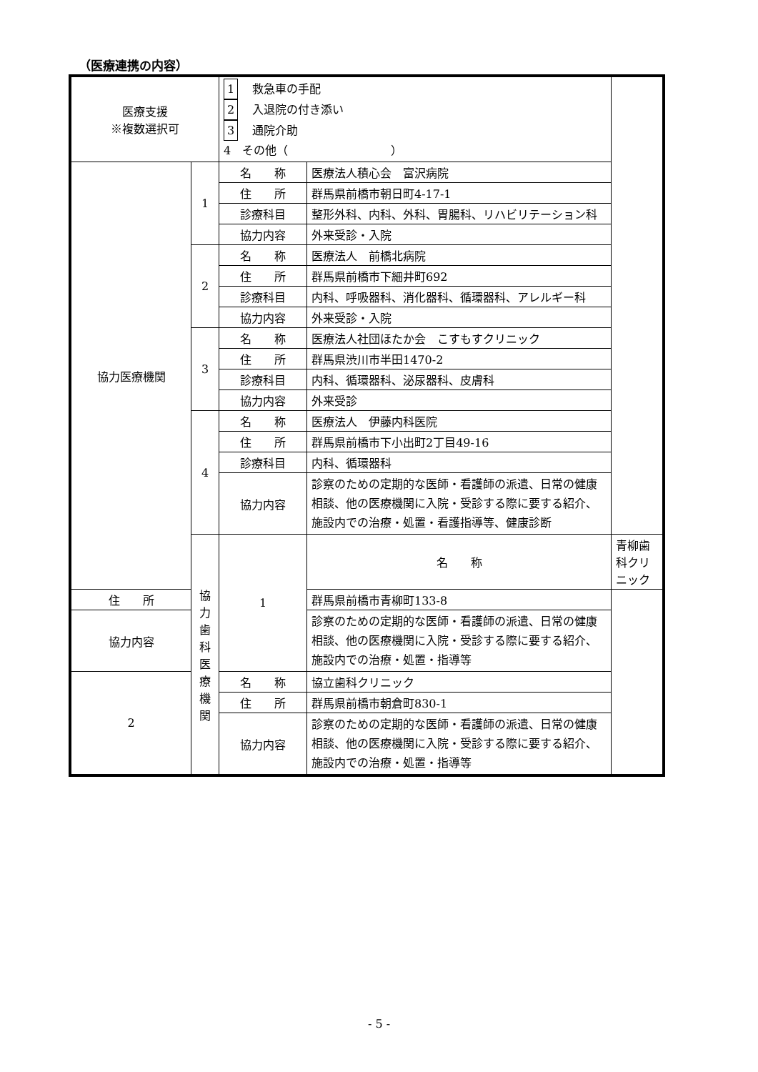（医療連携の内容）
| 医療支援 ※複数選択可 | | 1 救急車の手配 2 入退院の付き添い 3 通院介助 4 その他（ ） | | |
| 協力医療機関 | 1 | 名 称 | 医療法人積心会 富沢病院 | |
| | | 住 所 | 群馬県前橋市朝日町4-17-1 | |
| | | 診療科目 | 整形外科、内科、外科、胃腸科、リハビリテーション科 | |
| | | 協力内容 | 外来受診・入院 | |
| | 2 | 名 称 | 医療法人 前橋北病院 | |
| | | 住 所 | 群馬県前橋市下細井町692 | |
| | | 診療科目 | 内科、呼吸器科、消化器科、循環器科、アレルギー科 | |
| | | 協力内容 | 外来受診・入院 | |
| | 3 | 名 称 | 医療法人社団ほたか会 こすもすクリニック | |
| | | 住 所 | 群馬県渋川市半田1470-2 | |
| | | 診療科目 | 内科、循環器科、泌尿器科、皮膚科 | |
| | | 協力内容 | 外来受診 | |
| | 4 | 名 称 | 医療法人 伊藤内科医院 | |
| | | 住 所 | 群馬県前橋市下小出町2丁目49-16 | |
| | | 診療科目 | 内科、循環器科 | |
| | | 協力内容 | 診察のための定期的な医師・看護師の派遣、日常の健康相談、他の医療機関に入院・受診する際に要する紹介、施設内での治療・処置・看護指導等、健康診断 | |
| | 協力歯科医療機関 | 1 | 名 称 | 青柳歯科クリニック |
| 住 所 | | | 群馬県前橋市青柳町133-8 | |
| 協力内容 | | | 診察のための定期的な医師・看護師の派遣、日常の健康相談、他の医療機関に入院・受診する際に要する紹介、施設内での治療・処置・指導等 | |
| 2 | | 名 称 | 協立歯科クリニック | |
| | | 住 所 | 群馬県前橋市朝倉町830-1 | |
| | | 協力内容 | 診察のための定期的な医師・看護師の派遣、日常の健康相談、他の医療機関に入院・受診する際に要する紹介、施設内での治療・処置・指導等 | |
- 5 -